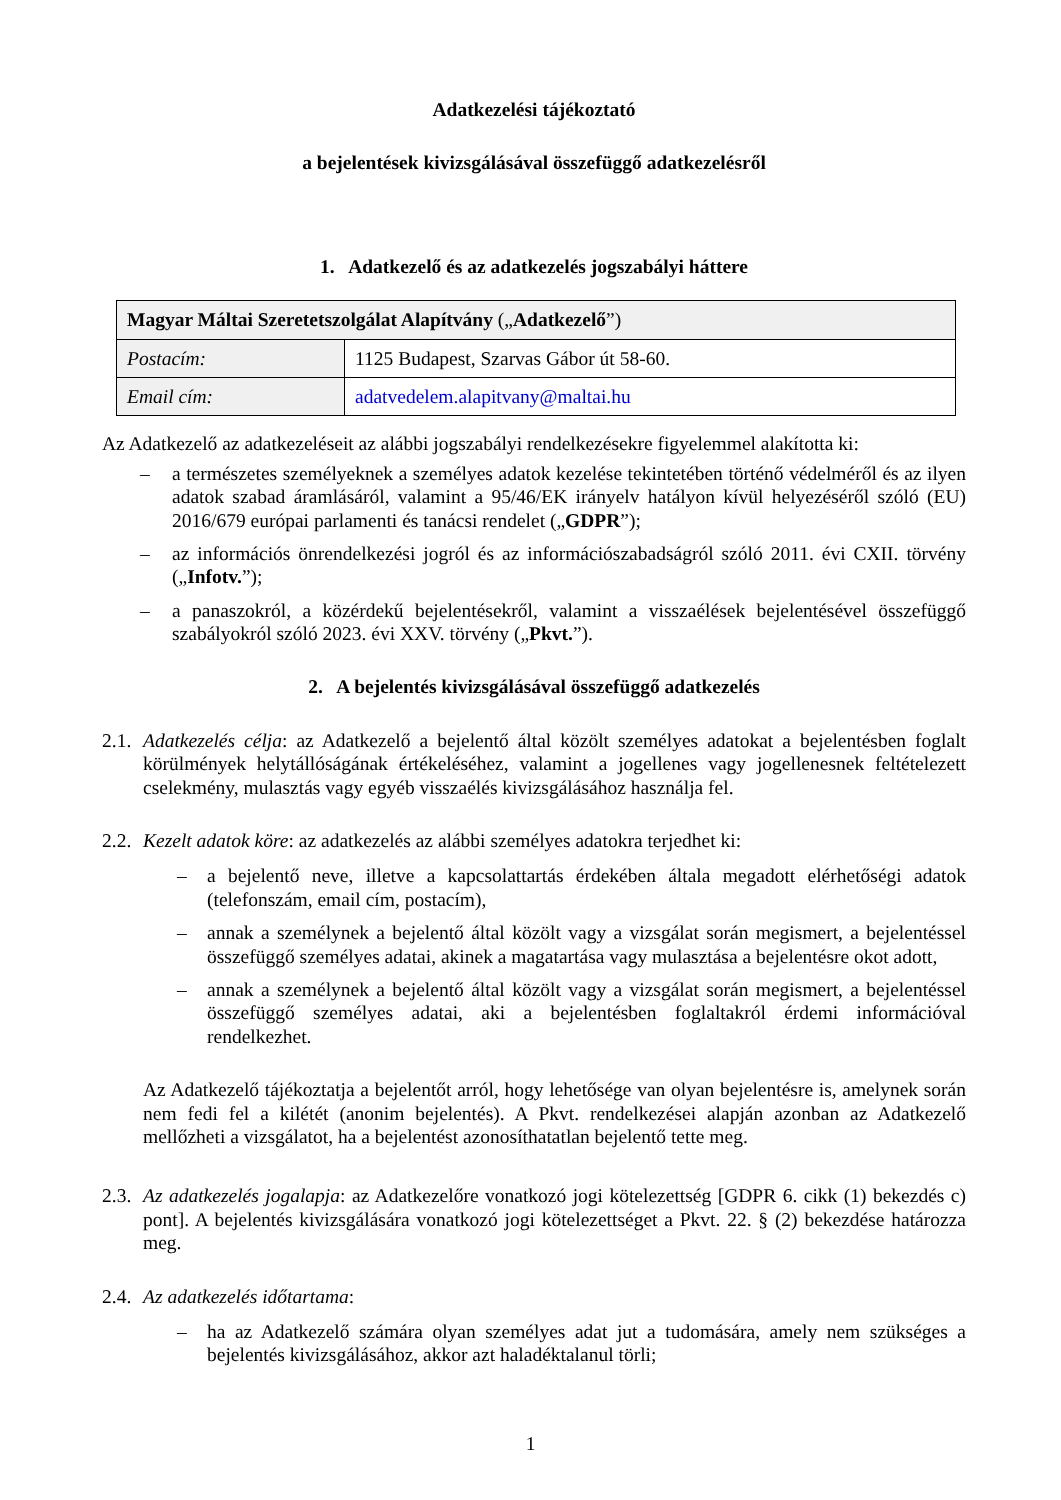Adatkezelési tájékoztató
a bejelentések kivizsgálásával összefüggő adatkezelésről
1. Adatkezelő és az adatkezelés jogszabályi háttere
| Magyar Máltai Szeretetszolgálat Alapítvány („ Adatkezelő ”) | |
| Postacím: | 1125 Budapest, Szarvas Gábor út 58-60. |
| Email cím: | adatvedelem.alapitvany@maltai.hu |
Az Adatkezelő az adatkezeléseit az alábbi jogszabályi rendelkezésekre figyelemmel alakította ki:
– a természetes személyeknek a személyes adatok kezelése tekintetében történő védelméről és az ilyen adatok szabad áramlásáról, valamint a 95/46/EK irányelv hatályon kívül helyezéséről szóló (EU) 2016/679 európai parlamenti és tanácsi rendelet („GDPR”);
– az információs önrendelkezési jogról és az információszabadságról szóló 2011. évi CXII. törvény („Infotv.”);
– a panaszokról, a közérdekű bejelentésekről, valamint a visszaélések bejelentésével összefüggő szabályokról szóló 2023. évi XXV. törvény („Pkvt.”).
2. A bejelentés kivizsgálásával összefüggő adatkezelés
2.1.
Adatkezelés célja: az Adatkezelő a bejelentő által közölt személyes adatokat a bejelentésben foglalt körülmények helytállóságának értékeléséhez, valamint a jogellenes vagy jogellenesnek feltételezett cselekmény, mulasztás vagy egyéb visszaélés kivizsgálásához használja fel.
2.2.
Kezelt adatok köre: az adatkezelés az alábbi személyes adatokra terjedhet ki:
– a bejelentő neve, illetve a kapcsolattartás érdekében általa megadott elérhetőségi adatok (telefonszám, email cím, postacím),
– annak a személynek a bejelentő által közölt vagy a vizsgálat során megismert, a bejelentéssel összefüggő személyes adatai, akinek a magatartása vagy mulasztása a bejelentésre okot adott,
– annak a személynek a bejelentő által közölt vagy a vizsgálat során megismert, a bejelentéssel összefüggő személyes adatai, aki a bejelentésben foglaltakról érdemi információval rendelkezhet.
Az Adatkezelő tájékoztatja a bejelentőt arról, hogy lehetősége van olyan bejelentésre is, amelynek során nem fedi fel a kilétét (anonim bejelentés). A Pkvt. rendelkezései alapján azonban az Adatkezelő mellőzheti a vizsgálatot, ha a bejelentést azonosíthatatlan bejelentő tette meg.
2.3.
Az adatkezelés jogalapja: az Adatkezelőre vonatkozó jogi kötelezettség [GDPR 6. cikk (1) bekezdés c) pont]. A bejelentés kivizsgálására vonatkozó jogi kötelezettséget a Pkvt. 22. § (2) bekezdése határozza meg.
2.4.
Az adatkezelés időtartama:
– ha az Adatkezelő számára olyan személyes adat jut a tudomására, amely nem szükséges a bejelentés kivizsgálásához, akkor azt haladéktalanul törli;
1